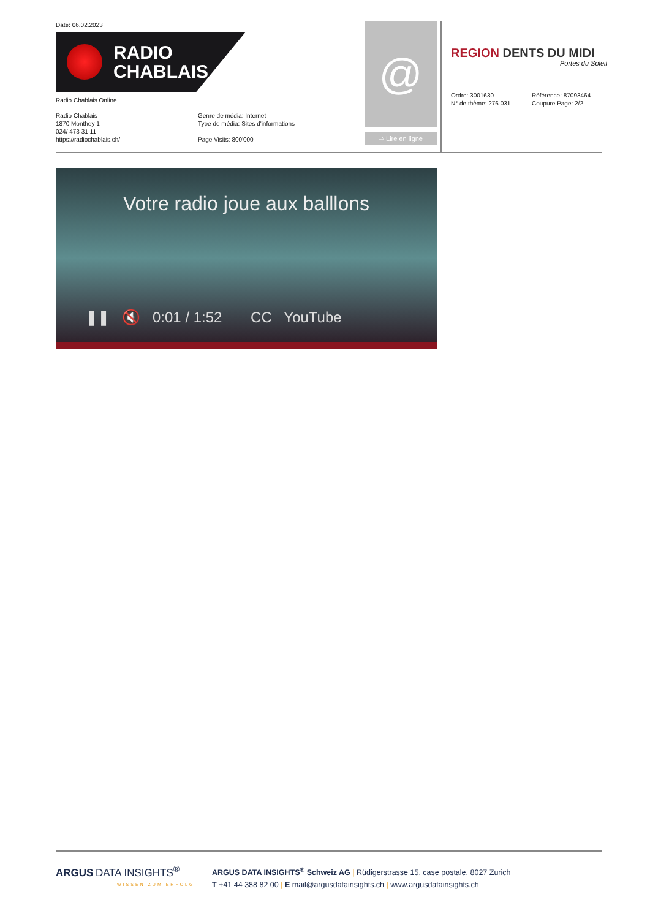Date: 06.02.2023
RADIO
CHABLAIS
Radio Chablais Online
Radio Chablais
1870 Monthey 1
024/ 473 31 11
https://radiochablais.ch/
Genre de média: Internet
Type de média: Sites d'informations
Page Visits: 800'000
@
⇨ Lire en ligne
REGION DENTS DU MIDI
Portes du Soleil
Ordre: 3001630
N° de thème: 276.031
Référence: 87093464
Coupure Page: 2/2
Votre radio joue aux balllons
❚❚ 🔇 0:01 / 1:52 CC YouTube
ARGUS DATA INSIGHTS<sup>®</sup>
WISSEN ZUM ERFOLG
ARGUS DATA INSIGHTS<sup>®</sup> Schweiz AG | Rüdigerstrasse 15, case postale, 8027 Zurich
T +41 44 388 82 00 | E mail@argusdatainsights.ch | www.argusdatainsights.ch